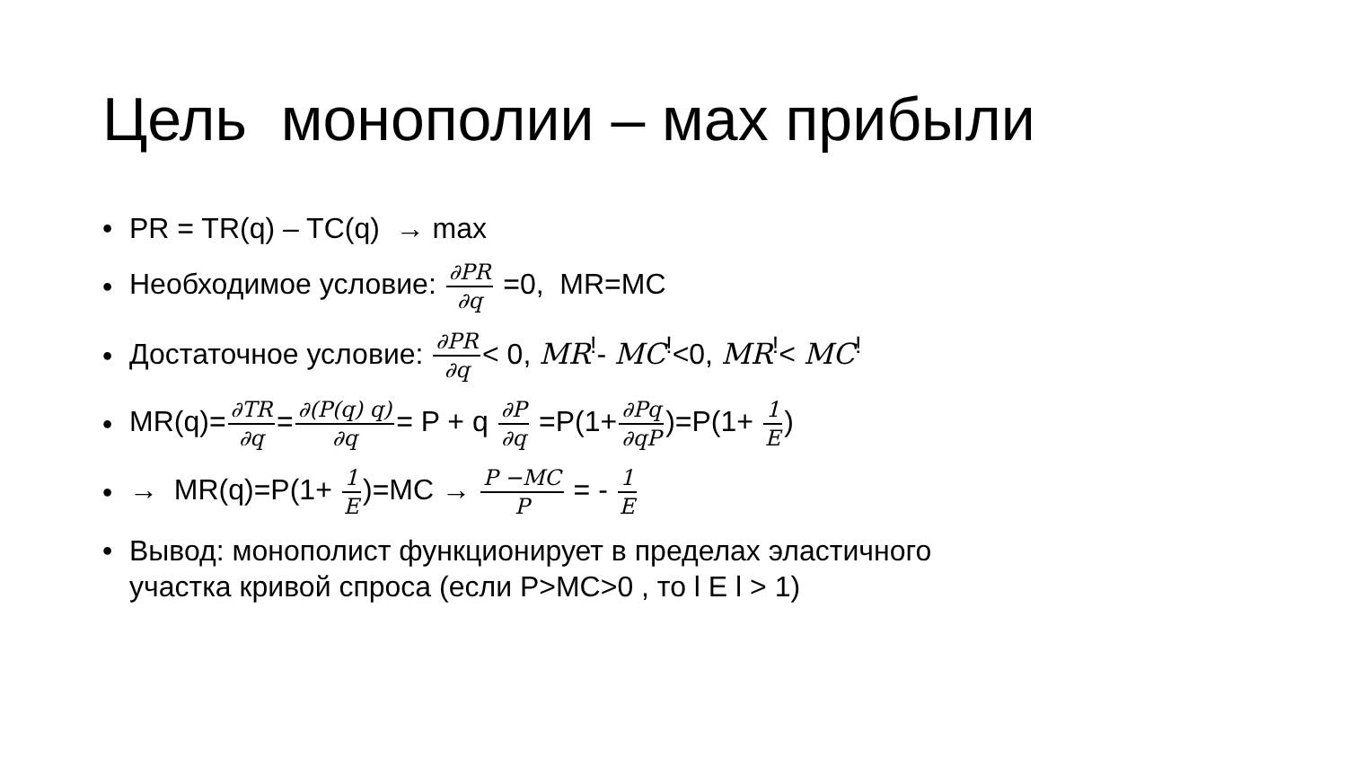Цель монополии – мах прибыли
• PR = TR(q) – TC(q) → max
• Необходимое условие: ∂PR ∂q =0, MR=MC
• Достаточное условие: ∂PR ∂q< 0, MR<sup>!</sup>- MC<sup>!</sup><0, MR<sup>!</sup>< MC<sup>!</sup>
• MR(q)=∂TR ∂q=∂(P(q) q) ∂q= P + q ∂P ∂q =P(1+∂Pq ∂qP)=P(1+ 1 E)
• → MR(q)=P(1+ 1 E)=MC → P −MC P = - 1 E
• Вывод: монополист функционирует в пределах эластичного
участка кривой спроса (если P>MC>0 , то l E l > 1)